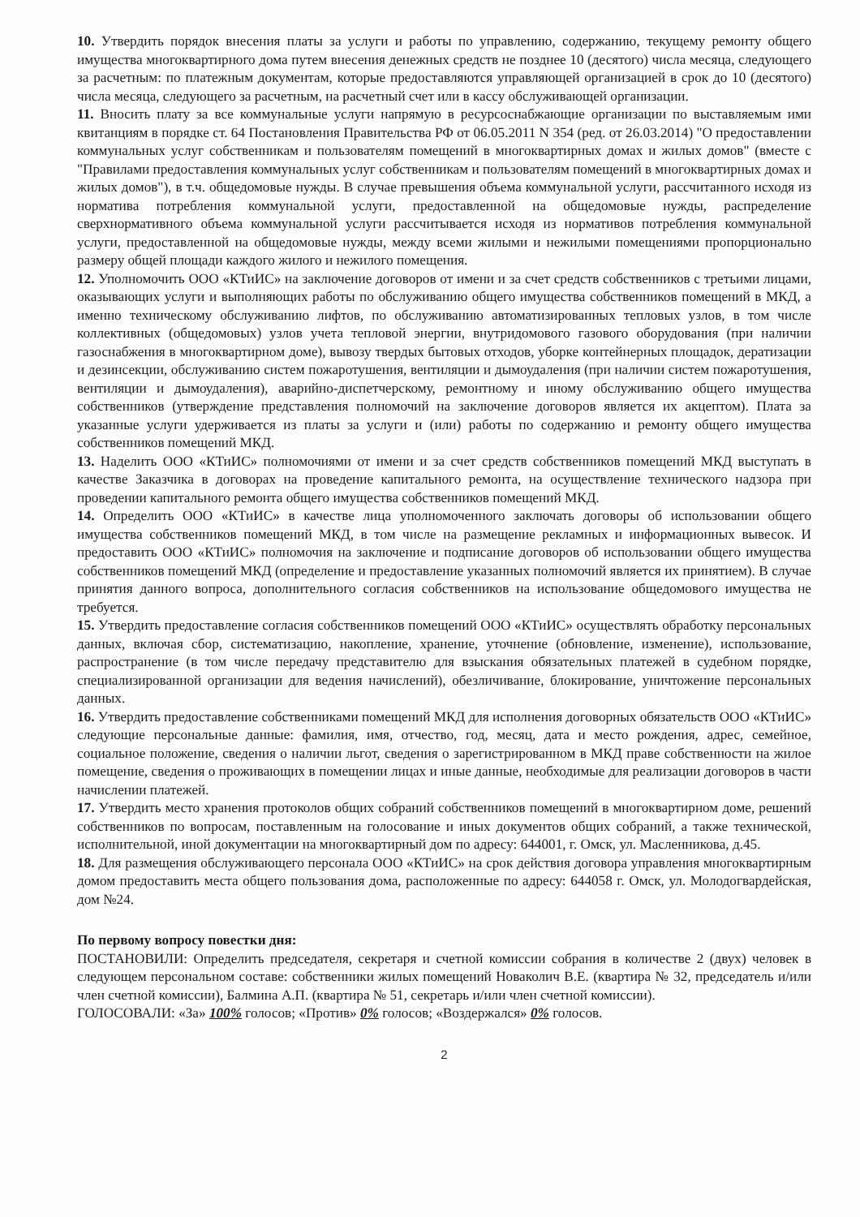10. Утвердить порядок внесения платы за услуги и работы по управлению, содержанию, текущему ремонту общего имущества многоквартирного дома путем внесения денежных средств не позднее 10 (десятого) числа месяца, следующего за расчетным: по платежным документам, которые предоставляются управляющей организацией в срок до 10 (десятого) числа месяца, следующего за расчетным, на расчетный счет или в кассу обслуживающей организации.
11. Вносить плату за все коммунальные услуги напрямую в ресурсоснабжающие организации по выставляемым ими квитанциям в порядке ст. 64 Постановления Правительства РФ от 06.05.2011 N 354 (ред. от 26.03.2014) "О предоставлении коммунальных услуг собственникам и пользователям помещений в многоквартирных домах и жилых домов" (вместе с "Правилами предоставления коммунальных услуг собственникам и пользователям помещений в многоквартирных домах и жилых домов"), в т.ч. общедомовые нужды. В случае превышения объема коммунальной услуги, рассчитанного исходя из норматива потребления коммунальной услуги, предоставленной на общедомовые нужды, распределение сверхнормативного объема коммунальной услуги рассчитывается исходя из нормативов потребления коммунальной услуги, предоставленной на общедомовые нужды, между всеми жилыми и нежилыми помещениями пропорционально размеру общей площади каждого жилого и нежилого помещения.
12. Уполномочить ООО «КТиИС» на заключение договоров от имени и за счет средств собственников с третьими лицами, оказывающих услуги и выполняющих работы по обслуживанию общего имущества собственников помещений в МКД, а именно техническому обслуживанию лифтов, по обслуживанию автоматизированных тепловых узлов, в том числе коллективных (общедомовых) узлов учета тепловой энергии, внутридомового газового оборудования (при наличии газоснабжения в многоквартирном доме), вывозу твердых бытовых отходов, уборке контейнерных площадок, дератизации и дезинсекции, обслуживанию систем пожаротушения, вентиляции и дымоудаления (при наличии систем пожаротушения, вентиляции и дымоудаления), аварийно-диспетчерскому, ремонтному и иному обслуживанию общего имущества собственников (утверждение представления полномочий на заключение договоров является их акцептом). Плата за указанные услуги удерживается из платы за услуги и (или) работы по содержанию и ремонту общего имущества собственников помещений МКД.
13. Наделить ООО «КТиИС» полномочиями от имени и за счет средств собственников помещений МКД выступать в качестве Заказчика в договорах на проведение капитального ремонта, на осуществление технического надзора при проведении капитального ремонта общего имущества собственников помещений МКД.
14. Определить ООО «КТиИС» в качестве лица уполномоченного заключать договоры об использовании общего имущества собственников помещений МКД, в том числе на размещение рекламных и информационных вывесок. И предоставить ООО «КТиИС» полномочия на заключение и подписание договоров об использовании общего имущества собственников помещений МКД (определение и предоставление указанных полномочий является их принятием). В случае принятия данного вопроса, дополнительного согласия собственников на использование общедомового имущества не требуется.
15. Утвердить предоставление согласия собственников помещений ООО «КТиИС» осуществлять обработку персональных данных, включая сбор, систематизацию, накопление, хранение, уточнение (обновление, изменение), использование, распространение (в том числе передачу представителю для взыскания обязательных платежей в судебном порядке, специализированной организации для ведения начислений), обезличивание, блокирование, уничтожение персональных данных.
16. Утвердить предоставление собственниками помещений МКД для исполнения договорных обязательств ООО «КТиИС» следующие персональные данные: фамилия, имя, отчество, год, месяц, дата и место рождения, адрес, семейное, социальное положение, сведения о наличии льгот, сведения о зарегистрированном в МКД праве собственности на жилое помещение, сведения о проживающих в помещении лицах и иные данные, необходимые для реализации договоров в части начислении платежей.
17. Утвердить место хранения протоколов общих собраний собственников помещений в многоквартирном доме, решений собственников по вопросам, поставленным на голосование и иных документов общих собраний, а также технической, исполнительной, иной документации на многоквартирный дом по адресу: 644001, г. Омск, ул. Масленникова, д.45.
18. Для размещения обслуживающего персонала ООО «КТиИС» на срок действия договора управления многоквартирным домом предоставить места общего пользования дома, расположенные по адресу: 644058 г. Омск, ул. Молодогвардейская, дом №24.
По первому вопросу повестки дня:
ПОСТАНОВИЛИ: Определить председателя, секретаря и счетной комиссии собрания в количестве 2 (двух) человек в следующем персональном составе: собственники жилых помещений Новаколич В.Е. (квартира № 32, председатель и/или член счетной комиссии), Балмина А.П. (квартира № 51, секретарь и/или член счетной комиссии).
ГОЛОСОВАЛИ: «За» 100% голосов; «Против» 0% голосов; «Воздержался» 0% голосов.
2